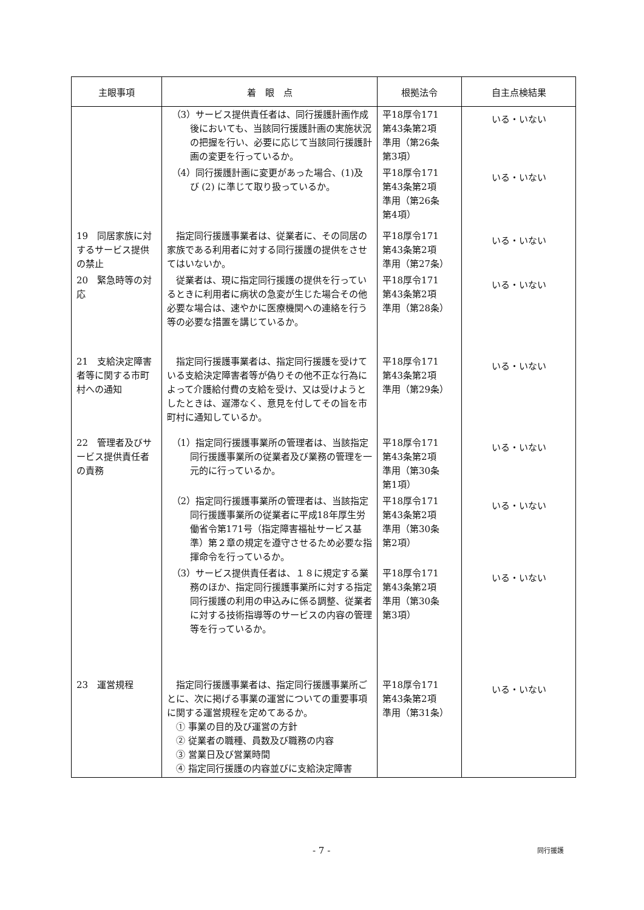| 主眼事項 | 着 眼 点 | 根拠法令 | 自主点検結果 |
| --- | --- | --- | --- |
| | （3）サービス提供責任者は、同行援護計画作成後においても、当該同行援護計画の実施状況の把握を行い、必要に応じて当該同行援護計画の変更を行っているか。 | 平18厚令171 第43条第2項 準用（第26条 第3項） | いる・いない |
| | （4）同行援護計画に変更があった場合、(1)及び (2) に準じて取り扱っているか。 | 平18厚令171 第43条第2項 準用（第26条 第4項） | いる・いない |
| 19 同居家族に対するサービス提供の禁止 | 指定同行援護事業者は、従業者に、その同居の家族である利用者に対する同行援護の提供をさせてはいないか。 | 平18厚令171 第43条第2項 準用（第27条） | いる・いない |
| 20 緊急時等の対応 | 従業者は、現に指定同行援護の提供を行っているときに利用者に病状の急変が生じた場合その他必要な場合は、速やかに医療機関への連絡を行う等の必要な措置を講じているか。 | 平18厚令171 第43条第2項 準用（第28条） | いる・いない |
| 21 支給決定障害者等に関する市町村への通知 | 指定同行援護事業者は、指定同行援護を受けている支給決定障害者等が偽りその他不正な行為によって介護給付費の支給を受け、又は受けようとしたときは、遅滞なく、意見を付してその旨を市町村に通知しているか。 | 平18厚令171 第43条第2項 準用（第29条） | いる・いない |
| 22 管理者及びサービス提供責任者の責務 | （1）指定同行援護事業所の管理者は、当該指定同行援護事業所の従業者及び業務の管理を一元的に行っているか。 | 平18厚令171 第43条第2項 準用（第30条 第1項） | いる・いない |
| | （2）指定同行援護事業所の管理者は、当該指定同行援護事業所の従業者に平成18年厚生労働省令第171号（指定障害福祉サービス基準）第２章の規定を遵守させるため必要な指揮命令を行っているか。 | 平18厚令171 第43条第2項 準用（第30条 第2項） | いる・いない |
| | （3）サービス提供責任者は、１８に規定する業務のほか、指定同行援護事業所に対する指定同行援護の利用の申込みに係る調整、従業者に対する技術指導等のサービスの内容の管理等を行っているか。 | 平18厚令171 第43条第2項 準用（第30条 第3項） | いる・いない |
| 23 運営規程 | 指定同行援護事業者は、指定同行援護事業所ごとに、次に掲げる事業の運営についての重要事項に関する運営規程を定めてあるか。 ① 事業の目的及び運営の方針 ② 従業者の職種、員数及び職務の内容 ③ 営業日及び営業時間 ④ 指定同行援護の内容並びに支給決定障害 | 平18厚令171 第43条第2項 準用（第31条） | いる・いない |
- 7 - 同行援護